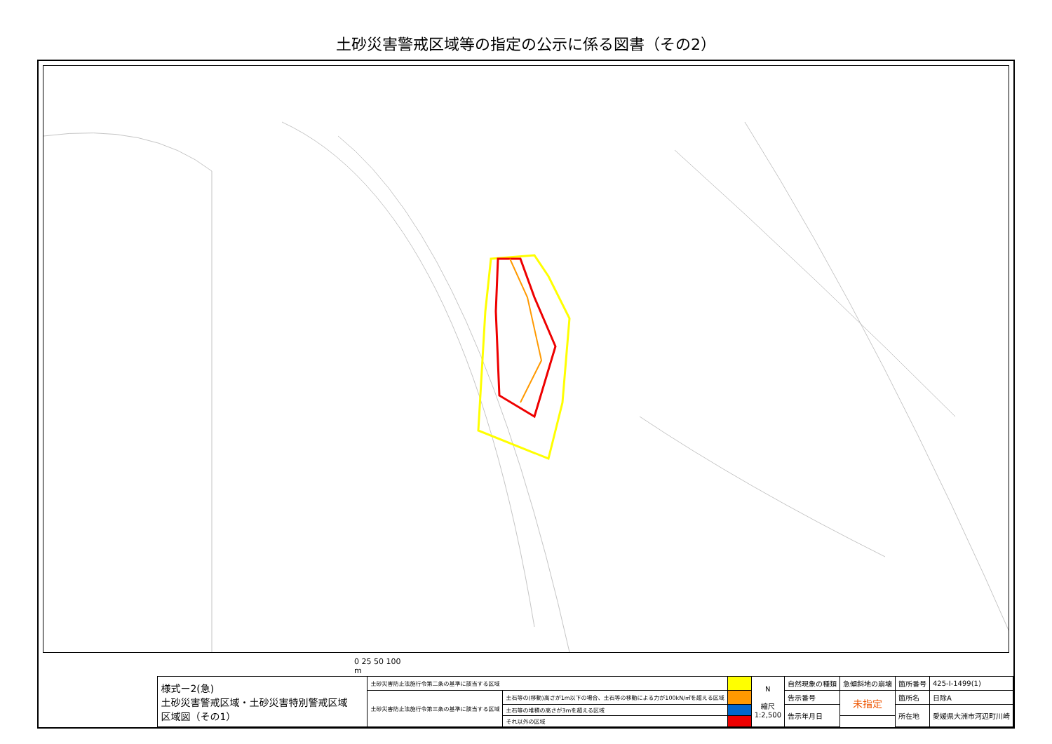土砂災害警戒区域等の指定の公示に係る図書（その2）
0 25 50 100
m
| 様式ー2(急) 土砂災害警戒区域・土砂災害特別警戒区域 区域図（その1） | 土砂災害防止法施行令第二条の基準に該当する区域 | | | N 縮尺 1:2,500 | 自然現象の種類 | 急傾斜地の崩壊 | 箇所番号 | 425-Ⅰ-1499(1) |
| | 土砂災害防止法施行令第三条の基準に該当する区域 | 土石等の(移動)高さが1m以下の場合、土石等の移動による力が100kN/㎡を超える区域 | | | 告示番号 | 未指定 | 箇所名 | 日除A |
| | | 土石等の堆積の高さが3mを超える区域 | | | 告示年月日 | | 所在地 | 愛媛県大洲市河辺町川崎 |
| | | それ以外の区域 | | | | | | |